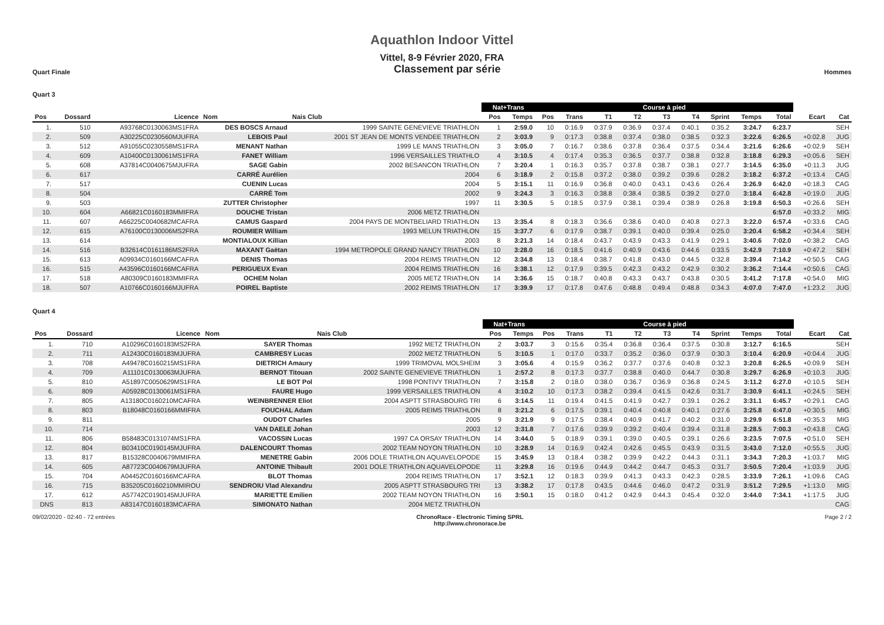Aquathlon Indoor Vittel
Vittel, 8-9 Février 2020, FRA
Quart Finale Classement par série Hommes
Quart 3
| | | | | | Nat+Trans | | Course à pied | | | | | | | | | | |
| --- | --- | --- | --- | --- | --- | --- | --- | --- | --- | --- | --- | --- | --- | --- | --- | --- | --- |
| Pos | Dossard | Licence | Nom | Nais Club | Pos | Temps | Pos | Trans | T1 | T2 | T3 | T4 | Sprint | Temps | Total | Ecart | Cat |
| 1. | 510 | A93768C0130063MS1FRA | DES BOSCS Arnaud | 1999 SAINTE GENEVIEVE TRIATHLON | 1 | 2:59.0 | 10 | 0:16.9 | 0:37.9 | 0:36.9 | 0:37.4 | 0:40.1 | 0:35.2 | 3:24.7 | 6:23.7 | | SEH |
| 2. | 509 | A30225C0230560MJUFRA | LEBOIS Paul | 2001 ST JEAN DE MONTS VENDEE TRIATHLON | 2 | 3:03.9 | 9 | 0:17.3 | 0:38.8 | 0:37.4 | 0:38.0 | 0:38.5 | 0:32.3 | 3:22.6 | 6:26.5 | +0:02.8 | JUG |
| 3. | 512 | A91055C0230558MS1FRA | MENANT Nathan | 1999 LE MANS TRIATHLON | 3 | 3:05.0 | 7 | 0:16.7 | 0:38.6 | 0:37.8 | 0:36.4 | 0:37.5 | 0:34.4 | 3:21.6 | 6:26.6 | +0:02.9 | SEH |
| 4. | 609 | A10400C0130061MS1FRA | FANET William | 1996 VERSAILLES TRIATHLO | 4 | 3:10.5 | 4 | 0:17.4 | 0:35.3 | 0:36.5 | 0:37.7 | 0:38.8 | 0:32.8 | 3:18.8 | 6:29.3 | +0:05.6 | SEH |
| 5. | 608 | A37814C0040675MJUFRA | SAGE Gabin | 2002 BESANCON TRIATHLON | 7 | 3:20.4 | 1 | 0:16.3 | 0:35.7 | 0:37.8 | 0:38.7 | 0:38.1 | 0:27.7 | 3:14.5 | 6:35.0 | +0:11.3 | JUG |
| 6. | 617 | | CARRÉ Aurélien | 2004 | 6 | 3:18.9 | 2 | 0:15.8 | 0:37.2 | 0:38.0 | 0:39.2 | 0:39.6 | 0:28.2 | 3:18.2 | 6:37.2 | +0:13.4 | CAG |
| 7. | 517 | | CUENIN Lucas | 2004 | 5 | 3:15.1 | 11 | 0:16.9 | 0:36.8 | 0:40.0 | 0:43.1 | 0:43.6 | 0:26.4 | 3:26.9 | 6:42.0 | +0:18.3 | CAG |
| 8. | 504 | | CARRÉ Tom | 2002 | 9 | 3:24.3 | 3 | 0:16.3 | 0:38.8 | 0:38.4 | 0:38.5 | 0:39.2 | 0:27.0 | 3:18.4 | 6:42.8 | +0:19.0 | JUG |
| 9. | 503 | | ZUTTER Christopher | 1997 | 11 | 3:30.5 | 5 | 0:18.5 | 0:37.9 | 0:38.1 | 0:39.4 | 0:38.9 | 0:26.8 | 3:19.8 | 6:50.3 | +0:26.6 | SEH |
| 10. | 604 | A66821C0160183MMIFRA | DOUCHE Tristan | 2006 METZ TRIATHLON | | | | | | | | | | | 6:57.0 | +0:33.2 | MIG |
| 11. | 607 | A66225C0040682MCAFRA | CAMUS Gaspard | 2004 PAYS DE MONTBELIARD TRIATHLON | 13 | 3:35.4 | 8 | 0:18.3 | 0:36.6 | 0:38.6 | 0:40.0 | 0:40.8 | 0:27.3 | 3:22.0 | 6:57.4 | +0:33.6 | CAG |
| 12. | 615 | A76100C0130006MS2FRA | ROUMIER William | 1993 MELUN TRIATHLON | 15 | 3:37.7 | 6 | 0:17.9 | 0:38.7 | 0:39.1 | 0:40.0 | 0:39.4 | 0:25.0 | 3:20.4 | 6:58.2 | +0:34.4 | SEH |
| 13. | 614 | | MONTIALOUX Killian | 2003 | 8 | 3:21.3 | 14 | 0:18.4 | 0:43.7 | 0:43.9 | 0:43.3 | 0:41.9 | 0:29.1 | 3:40.6 | 7:02.0 | +0:38.2 | CAG |
| 14. | 516 | B32614C0161186MS2FRA | MAXANT Gaëtan | 1994 METROPOLE GRAND NANCY TRIATHLON | 10 | 3:28.0 | 16 | 0:18.5 | 0:41.6 | 0:40.9 | 0:43.6 | 0:44.6 | 0:33.5 | 3:42.9 | 7:10.9 | +0:47.2 | SEH |
| 15. | 613 | A09934C0160166MCAFRA | DENIS Thomas | 2004 REIMS TRIATHLON | 12 | 3:34.8 | 13 | 0:18.4 | 0:38.7 | 0:41.8 | 0:43.0 | 0:44.5 | 0:32.8 | 3:39.4 | 7:14.2 | +0:50.5 | CAG |
| 16. | 515 | A43596C0160166MCAFRA | PERIGUEUX Evan | 2004 REIMS TRIATHLON | 16 | 3:38.1 | 12 | 0:17.9 | 0:39.5 | 0:42.3 | 0:43.2 | 0:42.9 | 0:30.2 | 3:36.2 | 7:14.4 | +0:50.6 | CAG |
| 17. | 518 | A80309C0160183MMIFRA | OCHEM Nolan | 2005 METZ TRIATHLON | 14 | 3:36.6 | 15 | 0:18.7 | 0:40.8 | 0:43.3 | 0:43.7 | 0:43.8 | 0:30.5 | 3:41.2 | 7:17.8 | +0:54.0 | MIG |
| 18. | 507 | A10766C0160166MJUFRA | POIREL Baptiste | 2002 REIMS TRIATHLON | 17 | 3:39.9 | 17 | 0:17.8 | 0:47.6 | 0:48.8 | 0:49.4 | 0:48.8 | 0:34.3 | 4:07.0 | 7:47.0 | +1:23.2 | JUG |
Quart 4
| | | | | | Nat+Trans | | Course à pied | | | | | | | | | | |
| --- | --- | --- | --- | --- | --- | --- | --- | --- | --- | --- | --- | --- | --- | --- | --- | --- | --- |
| Pos | Dossard | Licence | Nom | Nais Club | Pos | Temps | Pos | Trans | T1 | T2 | T3 | T4 | Sprint | Temps | Total | Ecart | Cat |
| 1. | 710 | A10296C0160183MS2FRA | SAYER Thomas | 1992 METZ TRIATHLON | 2 | 3:03.7 | 3 | 0:15.6 | 0:35.4 | 0:36.8 | 0:36.4 | 0:37.5 | 0:30.8 | 3:12.7 | 6:16.5 | | SEH |
| 2. | 711 | A12430C0160183MJUFRA | CAMBRESY Lucas | 2002 METZ TRIATHLON | 5 | 3:10.5 | 1 | 0:17.0 | 0:33.7 | 0:35.2 | 0:36.0 | 0:37.9 | 0:30.3 | 3:10.4 | 6:20.9 | +0:04.4 | JUG |
| 3. | 708 | A49478C0160215MS1FRA | DIETRICH Amaury | 1999 TRIMOVAL MOLSHEIM | 3 | 3:05.6 | 4 | 0:15.9 | 0:36.2 | 0:37.7 | 0:37.6 | 0:40.8 | 0:32.3 | 3:20.8 | 6:26.5 | +0:09.9 | SEH |
| 4. | 709 | A11101C0130063MJUFRA | BERNOT Titouan | 2002 SAINTE GENEVIEVE TRIATHLON | 1 | 2:57.2 | 8 | 0:17.3 | 0:37.7 | 0:38.8 | 0:40.0 | 0:44.7 | 0:30.8 | 3:29.7 | 6:26.9 | +0:10.3 | JUG |
| 5. | 810 | A51897C0050629MS1FRA | LE BOT Pol | 1998 PONTIVY TRIATHLON | 7 | 3:15.8 | 2 | 0:18.0 | 0:38.0 | 0:36.7 | 0:36.9 | 0:36.8 | 0:24.5 | 3:11.2 | 6:27.0 | +0:10.5 | SEH |
| 6. | 809 | A05928C0130061MS1FRA | FAURE Hugo | 1999 VERSAILLES TRIATHLON | 4 | 3:10.2 | 10 | 0:17.3 | 0:38.2 | 0:39.4 | 0:41.5 | 0:42.6 | 0:31.7 | 3:30.9 | 6:41.1 | +0:24.5 | SEH |
| 7. | 805 | A13180C0160210MCAFRA | WEINBRENNER Eliot | 2004 ASPTT STRASBOURG TRI | 6 | 3:14.5 | 11 | 0:19.4 | 0:41.5 | 0:41.9 | 0:42.7 | 0:39.1 | 0:26.2 | 3:31.1 | 6:45.7 | +0:29.1 | CAG |
| 8. | 803 | B18048C0160166MMIFRA | FOUCHAL Adam | 2005 REIMS TRIATHLON | 8 | 3:21.2 | 6 | 0:17.5 | 0:39.1 | 0:40.4 | 0:40.8 | 0:40.1 | 0:27.6 | 3:25.8 | 6:47.0 | +0:30.5 | MIG |
| 9. | 811 | | OUDOT Charles | 2005 | 9 | 3:21.9 | 9 | 0:17.5 | 0:38.4 | 0:40.9 | 0:41.7 | 0:40.2 | 0:31.0 | 3:29.9 | 6:51.8 | +0:35.3 | MIG |
| 10. | 714 | | VAN DAELE Johan | 2003 | 12 | 3:31.8 | 7 | 0:17.6 | 0:39.9 | 0:39.2 | 0:40.4 | 0:39.4 | 0:31.8 | 3:28.5 | 7:00.3 | +0:43.8 | CAG |
| 11. | 806 | B58483C0131074MS1FRA | VACOSSIN Lucas | 1997 CA ORSAY TRIATHLON | 14 | 3:44.0 | 5 | 0:18.9 | 0:39.1 | 0:39.0 | 0:40.5 | 0:39.1 | 0:26.6 | 3:23.5 | 7:07.5 | +0:51.0 | SEH |
| 12. | 804 | B03410C0190145MJUFRA | DALENCOURT Thomas | 2002 TEAM NOYON TRIATHLON | 10 | 3:28.9 | 14 | 0:16.9 | 0:42.4 | 0:42.6 | 0:45.5 | 0:43.9 | 0:31.5 | 3:43.0 | 7:12.0 | +0:55.5 | JUG |
| 13. | 817 | B15328C0040679MMIFRA | MENETRE Gabin | 2006 DOLE TRIATHLON AQUAVELOPODE | 15 | 3:45.9 | 13 | 0:18.4 | 0:38.2 | 0:39.9 | 0:42.2 | 0:44.3 | 0:31.1 | 3:34.3 | 7:20.3 | +1:03.7 | MIG |
| 14. | 605 | A87723C0040679MJUFRA | ANTOINE Thibault | 2001 DOLE TRIATHLON AQUAVELOPODE | 11 | 3:29.8 | 16 | 0:19.6 | 0:44.9 | 0:44.2 | 0:44.7 | 0:45.3 | 0:31.7 | 3:50.5 | 7:20.4 | +1:03.9 | JUG |
| 15. | 704 | A04452C0160166MCAFRA | BLOT Thomas | 2004 REIMS TRIATHLON | 17 | 3:52.1 | 12 | 0:18.3 | 0:39.9 | 0:41.3 | 0:43.3 | 0:42.3 | 0:28.5 | 3:33.9 | 7:26.1 | +1:09.6 | CAG |
| 16. | 715 | B35205C0160210MMIROU | SENDROIU Vlad Alexandru | 2005 ASPTT STRASBOURG TRI | 13 | 3:38.2 | 17 | 0:17.8 | 0:43.5 | 0:44.6 | 0:46.0 | 0:47.2 | 0:31.9 | 3:51.2 | 7:29.5 | +1:13.0 | MIG |
| 17. | 612 | A57742C0190145MJUFRA | MARIETTE Emilien | 2002 TEAM NOYON TRIATHLON | 16 | 3:50.1 | 15 | 0:18.0 | 0:41.2 | 0:42.9 | 0:44.3 | 0:45.4 | 0:32.0 | 3:44.0 | 7:34.1 | +1:17.5 | JUG |
| DNS | 813 | A83147C0160183MCAFRA | SIMIONATO Nathan | 2004 METZ TRIATHLON | | | | | | | | | | | | | CAG |
09/02/2020 - 02:40 - 72 entrées ChronoRace - Electronic Timing SPRL
http://www.chronorace.be Page 2 / 2